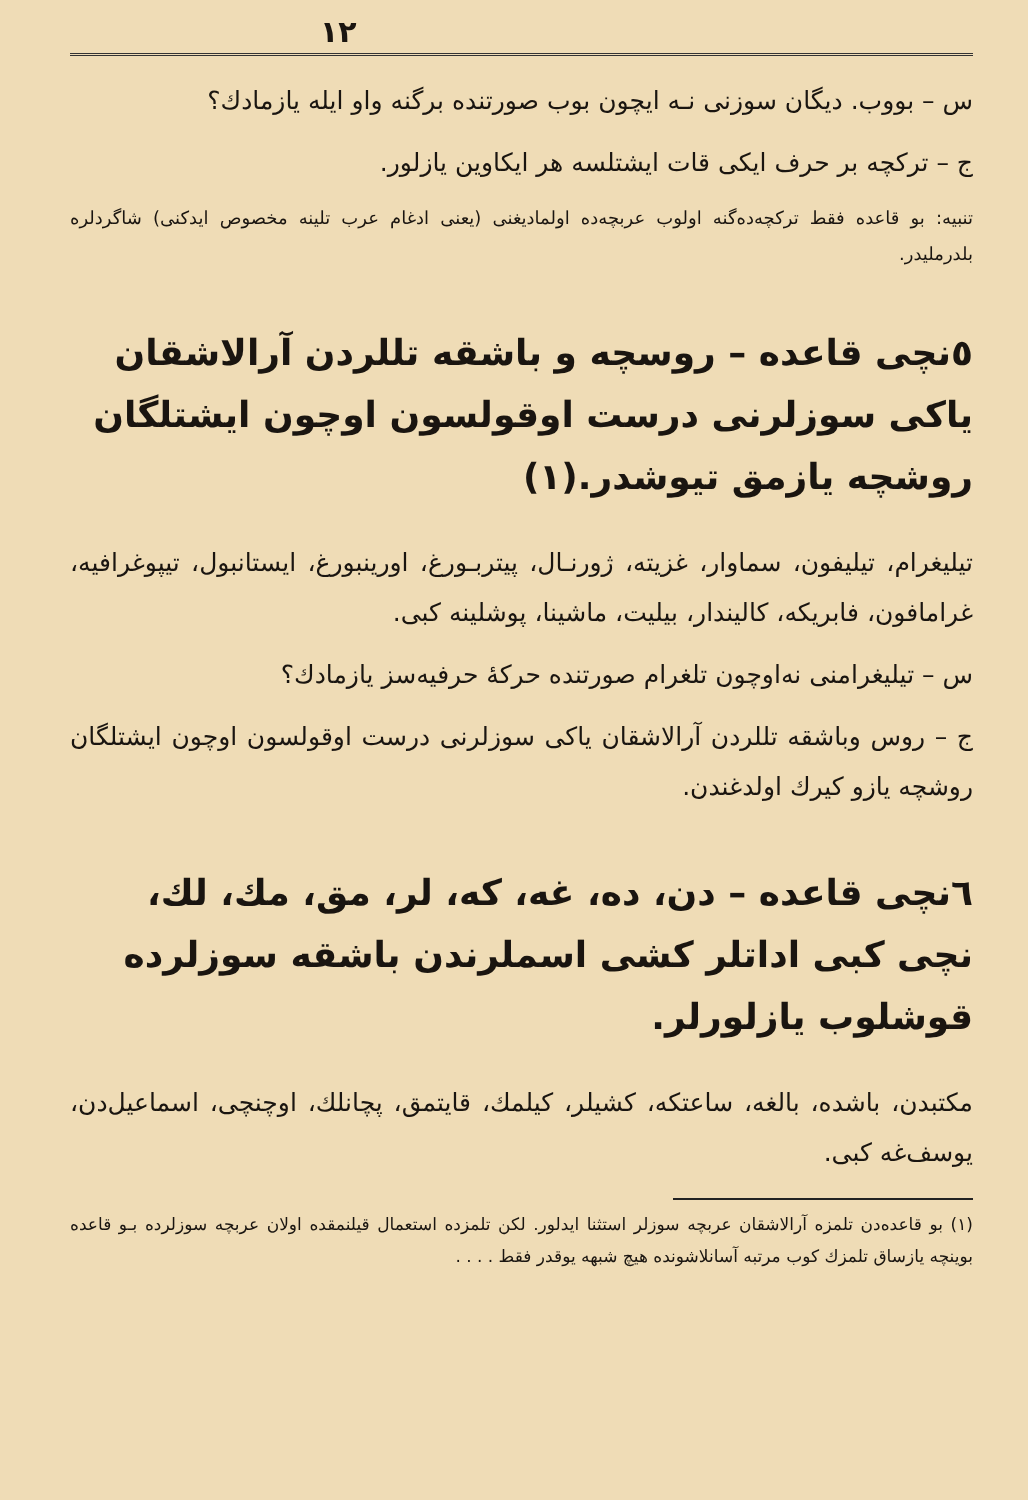١٢
س – بووب. دیگان سوزنی نـه ایچون بوب صورتنده برگنه واو ایله یازمادك؟
ج – ترکچه بر حرف ایکی قات ایشتلسه هر ایکاوین یازلور.
تنبیه: بو قاعده فقط ترکچه‌ده‌گنه اولوب عربچه‌ده اولمادیغنی (یعنی ادغام عرب تلینه مخصوص ایدکنی) شاگردلره بلدرملیدر.
٥نچی قاعده – روسچه و باشقه تللردن آرالاشقان یاکی سوزلرنی درست اوقولسون اوچون ایشتلگان روشچه یازمق تیوشدر.(١)
تیلیغرام، تیلیفون، سماوار، غزیته، ژورنـال، پیتربـورغ، اورینبورغ، ایستانبول، تیپوغرافیه، غرامافون، فابریکه، کالیندار، بیلیت، ماشینا، پوشلینه کبی.
س – تیلیغرامنی نه‌اوچون تلغرام صورتنده حرکهٔ حرفیه‌سز یازمادك؟
ج – روس وباشقه تللردن آرالاشقان یاکی سوزلرنی درست اوقولسون اوچون ایشتلگان روشچه یازو کیرك اولدغندن.
٦نچی قاعده – دن، ده، غه، که، لر، مق، مك، لك، نچی کبی اداتلر کشی اسملرندن باشقه سوزلرده قوشلوب یازلورلر.
مکتبدن، باشده، بالغه، ساعتکه، کشیلر، کیلمك، قایتمق، پچانلك، اوچنچی، اسماعیل‌دن، یوسف‌غه کبی.
(١) بو قاعده‌دن تلمزه آرالاشقان عربچه سوزلر استثنا ایدلور. لکن تلمزده استعمال قیلنمقده اولان عربچه سوزلرده بـو قاعده بوینچه یازساق تلمزك کوب مرتبه آسانلاشونده هیچ شبهه یوقدر فقط . . . .